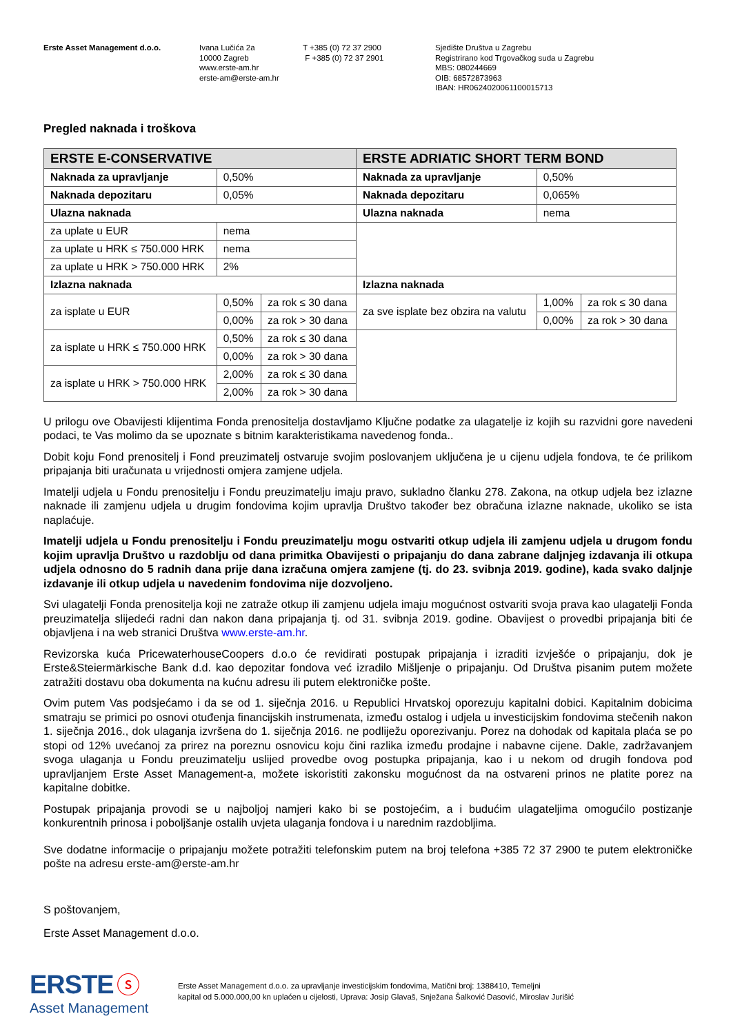Erste Asset Management d.o.o. Ivana Lučića 2a
10000 Zagreb
www.erste-am.hr
erste-am@erste-am.hr
T +385 (0) 72 37 2900
F +385 (0) 72 37 2901
Sjedište Društva u Zagrebu
Registrirano kod Trgovačkog suda u Zagrebu
MBS: 080244669
OIB: 68572873963
IBAN: HR0624020061100015713
Pregled naknada i troškova
| ERSTE E-CONSERVATIVE | | | ERSTE ADRIATIC SHORT TERM BOND | | |
| Naknada za upravljanje | 0,50% | | Naknada za upravljanje | 0,50% | |
| Naknada depozitaru | 0,05% | | Naknada depozitaru | 0,065% | |
| Ulazna naknada | | | Ulazna naknada | nema | |
| za uplate u EUR | nema | | | | |
| za uplate u HRK ≤ 750.000 HRK | nema | | | | |
| za uplate u HRK > 750.000 HRK | 2% | | | | |
| Izlazna naknada | | | Izlazna naknada | | |
| za isplate u EUR | 0,50% | za rok ≤ 30 dana | za sve isplate bez obzira na valutu | 1,00% | za rok ≤ 30 dana |
| | 0,00% | za rok > 30 dana | | 0,00% | za rok > 30 dana |
| za isplate u HRK ≤ 750.000 HRK | 0,50% | za rok ≤ 30 dana | | | |
| | 0,00% | za rok > 30 dana | | | |
| za isplate u HRK > 750.000 HRK | 2,00% | za rok ≤ 30 dana | | | |
| | 2,00% | za rok > 30 dana | | | |
U prilogu ove Obavijesti klijentima Fonda prenositelja dostavljamo Ključne podatke za ulagatelje iz kojih su razvidni gore navedeni podaci, te Vas molimo da se upoznate s bitnim karakteristikama navedenog fonda..
Dobit koju Fond prenositelj i Fond preuzimatelj ostvaruje svojim poslovanjem uključena je u cijenu udjela fondova, te će prilikom pripajanja biti uračunata u vrijednosti omjera zamjene udjela.
Imatelji udjela u Fondu prenositelju i Fondu preuzimatelju imaju pravo, sukladno članku 278. Zakona, na otkup udjela bez izlazne naknade ili zamjenu udjela u drugim fondovima kojim upravlja Društvo također bez obračuna izlazne naknade, ukoliko se ista naplaćuje.
Imatelji udjela u Fondu prenositelju i Fondu preuzimatelju mogu ostvariti otkup udjela ili zamjenu udjela u drugom fondu kojim upravlja Društvo u razdoblju od dana primitka Obavijesti o pripajanju do dana zabrane daljnjeg izdavanja ili otkupa udjela odnosno do 5 radnih dana prije dana izračuna omjera zamjene (tj. do 23. svibnja 2019. godine), kada svako daljnje izdavanje ili otkup udjela u navedenim fondovima nije dozvoljeno.
Svi ulagatelji Fonda prenositelja koji ne zatraže otkup ili zamjenu udjela imaju mogućnost ostvariti svoja prava kao ulagatelji Fonda preuzimatelja slijedeći radni dan nakon dana pripajanja tj. od 31. svibnja 2019. godine. Obavijest o provedbi pripajanja biti će objavljena i na web stranici Društva www.erste-am.hr.
Revizorska kuća PricewaterhouseCoopers d.o.o će revidirati postupak pripajanja i izraditi izvješće o pripajanju, dok je Erste&Steiermärkische Bank d.d. kao depozitar fondova već izradilo Mišljenje o pripajanju. Od Društva pisanim putem možete zatražiti dostavu oba dokumenta na kućnu adresu ili putem elektroničke pošte.
Ovim putem Vas podsjećamo i da se od 1. siječnja 2016. u Republici Hrvatskoj oporezuju kapitalni dobici. Kapitalnim dobicima smatraju se primici po osnovi otuđenja financijskih instrumenata, između ostalog i udjela u investicijskim fondovima stečenih nakon 1. siječnja 2016., dok ulaganja izvršena do 1. siječnja 2016. ne podliježu oporezivanju. Porez na dohodak od kapitala plaća se po stopi od 12% uvećanoj za prirez na poreznu osnovicu koju čini razlika između prodajne i nabavne cijene. Dakle, zadržavanjem svoga ulaganja u Fondu preuzimatelju uslijed provedbe ovog postupka pripajanja, kao i u nekom od drugih fondova pod upravljanjem Erste Asset Management-a, možete iskoristiti zakonsku mogućnost da na ostvareni prinos ne platite porez na kapitalne dobitke.
Postupak pripajanja provodi se u najboljoj namjeri kako bi se postojećim, a i budućim ulagateljima omogućilo postizanje konkurentnih prinosa i poboljšanje ostalih uvjeta ulaganja fondova i u narednim razdobljima.
Sve dodatne informacije o pripajanju možete potražiti telefonskim putem na broj telefona +385 72 37 2900 te putem elektroničke pošte na adresu erste-am@erste-am.hr
S poštovanjem,
Erste Asset Management d.o.o.
ERSTE ⓢ
Asset Management
Erste Asset Management d.o.o. za upravljanje investicijskim fondovima, Matični broj: 1388410, Temeljni
kapital od 5.000.000,00 kn uplaćen u cijelosti, Uprava: Josip Glavaš, Snježana Šalković Dasović, Miroslav Jurišić